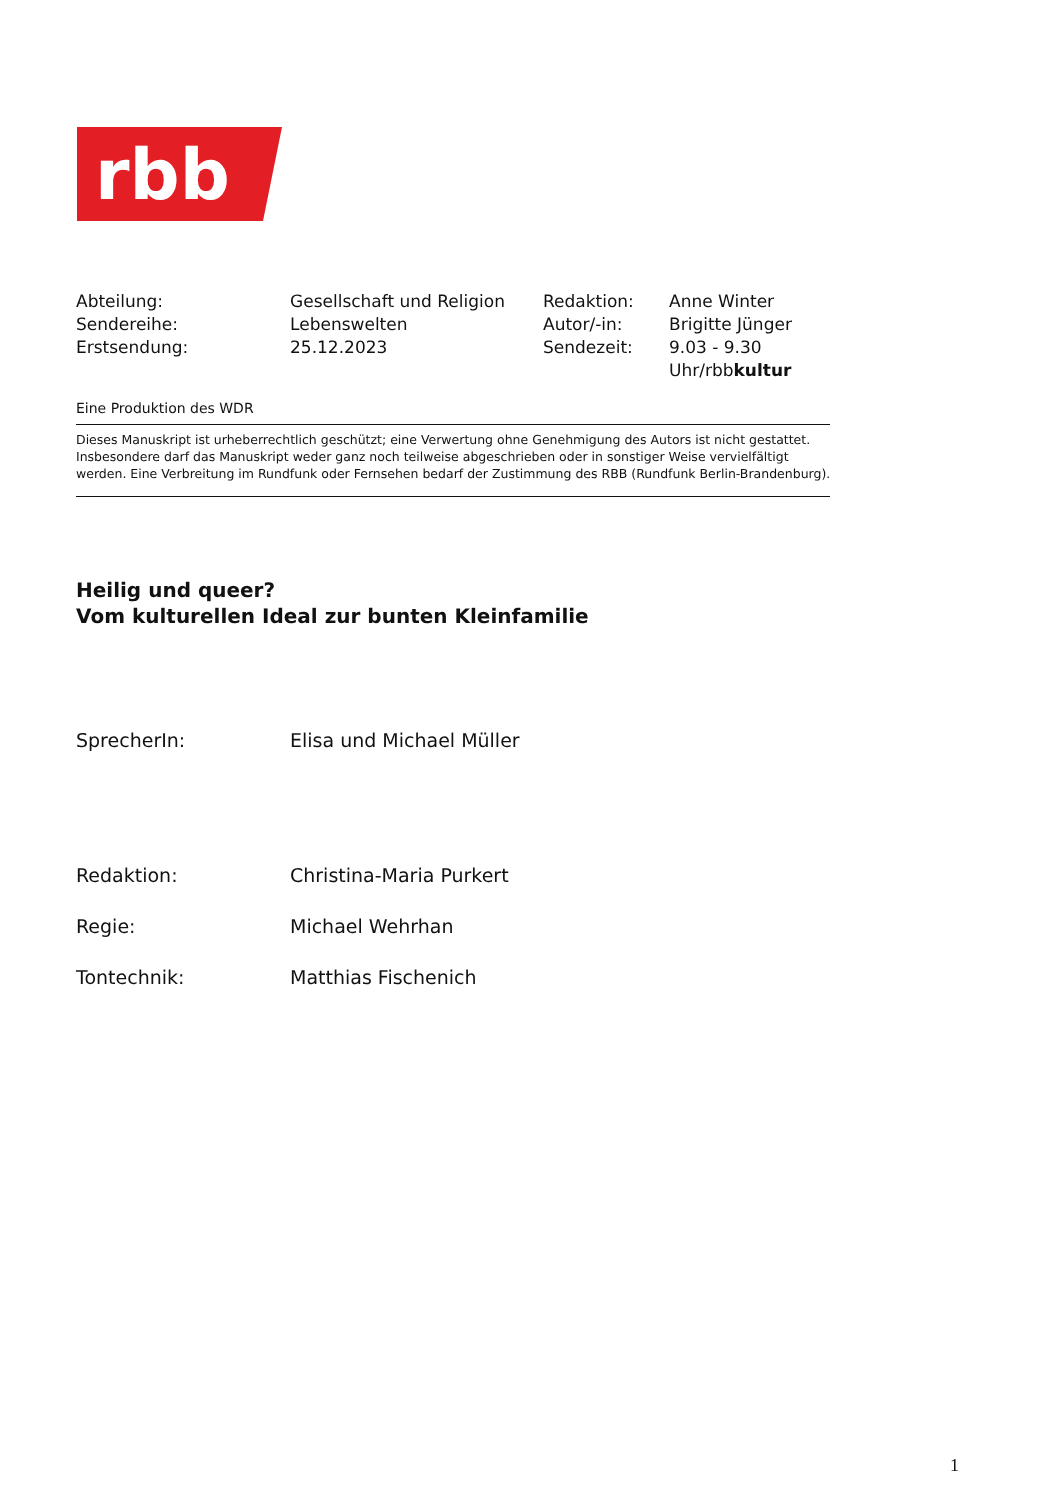rbb
| Abteilung: | Gesellschaft und Religion | Redaktion: | Anne Winter |
| Sendereihe: | Lebenswelten | Autor/-in: | Brigitte Jünger |
| Erstsendung: | 25.12.2023 | Sendezeit: | 9.03 - 9.30 Uhr/rbb kultur |
Eine Produktion des WDR
Dieses Manuskript ist urheberrechtlich geschützt; eine Verwertung ohne Genehmigung des Autors ist nicht gestattet. Insbesondere darf das Manuskript weder ganz noch teilweise abgeschrieben oder in sonstiger Weise vervielfältigt werden. Eine Verbreitung im Rundfunk oder Fernsehen bedarf der Zustimmung des RBB (Rundfunk Berlin-Brandenburg).
Heilig und queer?
Vom kulturellen Ideal zur bunten Kleinfamilie
| SprecherIn: | Elisa und Michael Müller |
| Redaktion: | Christina-Maria Purkert |
| Regie: | Michael Wehrhan |
| Tontechnik: | Matthias Fischenich |
1